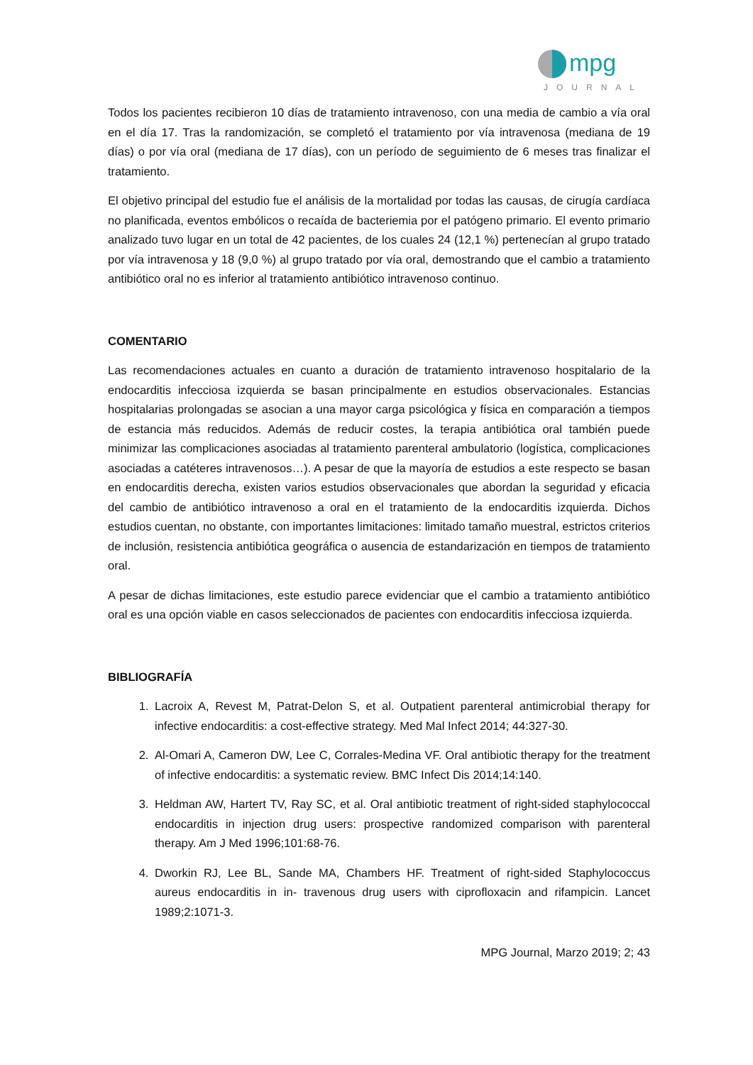mpg
JOURNAL
Todos los pacientes recibieron 10 días de tratamiento intravenoso, con una media de cambio a vía oral en el día 17. Tras la randomización, se completó el tratamiento por vía intravenosa (mediana de 19 días) o por vía oral (mediana de 17 días), con un período de seguimiento de 6 meses tras finalizar el tratamiento.
El objetivo principal del estudio fue el análisis de la mortalidad por todas las causas, de cirugía cardíaca no planificada, eventos embólicos o recaída de bacteriemia por el patógeno primario. El evento primario analizado tuvo lugar en un total de 42 pacientes, de los cuales 24 (12,1 %) pertenecían al grupo tratado por vía intravenosa y 18 (9,0 %) al grupo tratado por vía oral, demostrando que el cambio a tratamiento antibiótico oral no es inferior al tratamiento antibiótico intravenoso continuo.
COMENTARIO
Las recomendaciones actuales en cuanto a duración de tratamiento intravenoso hospitalario de la endocarditis infecciosa izquierda se basan principalmente en estudios observacionales. Estancias hospitalarias prolongadas se asocian a una mayor carga psicológica y física en comparación a tiempos de estancia más reducidos. Además de reducir costes, la terapia antibiótica oral también puede minimizar las complicaciones asociadas al tratamiento parenteral ambulatorio (logística, complicaciones asociadas a catéteres intravenosos…). A pesar de que la mayoría de estudios a este respecto se basan en endocarditis derecha, existen varios estudios observacionales que abordan la seguridad y eficacia del cambio de antibiótico intravenoso a oral en el tratamiento de la endocarditis izquierda. Dichos estudios cuentan, no obstante, con importantes limitaciones: limitado tamaño muestral, estrictos criterios de inclusión, resistencia antibiótica geográfica o ausencia de estandarización en tiempos de tratamiento oral.
A pesar de dichas limitaciones, este estudio parece evidenciar que el cambio a tratamiento antibiótico oral es una opción viable en casos seleccionados de pacientes con endocarditis infecciosa izquierda.
BIBLIOGRAFÍA
1. Lacroix A, Revest M, Patrat-Delon S, et al. Outpatient parenteral antimicrobial therapy for infective endocarditis: a cost-effective strategy. Med Mal Infect 2014; 44:327-30.
2. Al-Omari A, Cameron DW, Lee C, Corrales-Medina VF. Oral antibiotic therapy for the treatment of infective endocarditis: a systematic review. BMC Infect Dis 2014;14:140.
3. Heldman AW, Hartert TV, Ray SC, et al. Oral antibiotic treatment of right-sided staphylococcal endocarditis in injection drug users: prospective randomized comparison with parenteral therapy. Am J Med 1996;101:68-76.
4. Dworkin RJ, Lee BL, Sande MA, Chambers HF. Treatment of right-sided Staphylococcus aureus endocarditis in in- travenous drug users with ciprofloxacin and rifampicin. Lancet 1989;2:1071-3.
MPG Journal, Marzo 2019; 2; 43